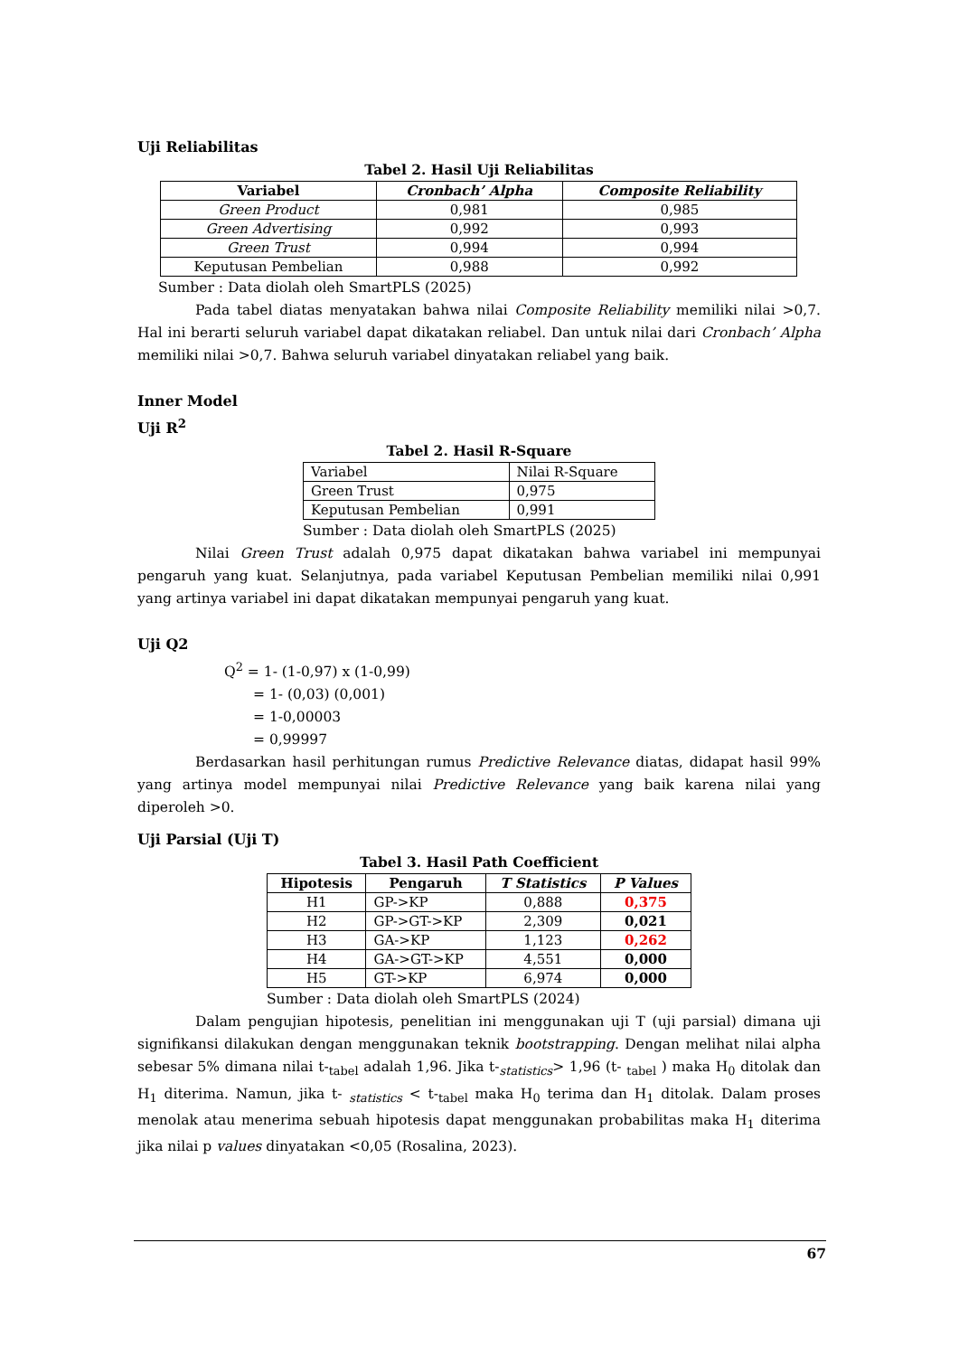Uji Reliabilitas
Tabel 2. Hasil Uji Reliabilitas
| Variabel | Cronbach’ Alpha | Composite Reliability |
| --- | --- | --- |
| Green Product | 0,981 | 0,985 |
| Green Advertising | 0,992 | 0,993 |
| Green Trust | 0,994 | 0,994 |
| Keputusan Pembelian | 0,988 | 0,992 |
Sumber : Data diolah oleh SmartPLS (2025)
Pada tabel diatas menyatakan bahwa nilai Composite Reliability memiliki nilai >0,7. Hal ini berarti seluruh variabel dapat dikatakan reliabel. Dan untuk nilai dari Cronbach’ Alpha memiliki nilai >0,7. Bahwa seluruh variabel dinyatakan reliabel yang baik.
Inner Model
Uji R<sup>2</sup>
Tabel 2. Hasil R-Square
| Variabel | Nilai R-Square |
| Green Trust | 0,975 |
| Keputusan Pembelian | 0,991 |
Sumber : Data diolah oleh SmartPLS (2025)
Nilai Green Trust adalah 0,975 dapat dikatakan bahwa variabel ini mempunyai pengaruh yang kuat. Selanjutnya, pada variabel Keputusan Pembelian memiliki nilai 0,991 yang artinya variabel ini dapat dikatakan mempunyai pengaruh yang kuat.
Uji Q2
Q<sup>2</sup> = 1- (1-0,97) x (1-0,99)
= 1- (0,03) (0,001)
= 1-0,00003
= 0,99997
Berdasarkan hasil perhitungan rumus Predictive Relevance diatas, didapat hasil 99% yang artinya model mempunyai nilai Predictive Relevance yang baik karena nilai yang diperoleh >0.
Uji Parsial (Uji T)
Tabel 3. Hasil Path Coefficient
| Hipotesis | Pengaruh | T Statistics | P Values |
| --- | --- | --- | --- |
| H1 | GP->KP | 0,888 | 0,375 |
| H2 | GP->GT->KP | 2,309 | 0,021 |
| H3 | GA->KP | 1,123 | 0,262 |
| H4 | GA->GT->KP | 4,551 | 0,000 |
| H5 | GT->KP | 6,974 | 0,000 |
Sumber : Data diolah oleh SmartPLS (2024)
Dalam pengujian hipotesis, penelitian ini menggunakan uji T (uji parsial) dimana uji signifikansi dilakukan dengan menggunakan teknik bootstrapping. Dengan melihat nilai alpha sebesar 5% dimana nilai t-<sub>tabel</sub> adalah 1,96. Jika t-<sub>statistics</sub>> 1,96 (t- <sub>tabel</sub> ) maka H<sub>0</sub> ditolak dan H<sub>1</sub> diterima. Namun, jika t- <sub>statistics</sub> < t-<sub>tabel</sub> maka H<sub>0</sub> terima dan H<sub>1</sub> ditolak. Dalam proses menolak atau menerima sebuah hipotesis dapat menggunakan probabilitas maka H<sub>1</sub> diterima jika nilai p values dinyatakan <0,05 (Rosalina, 2023).
67